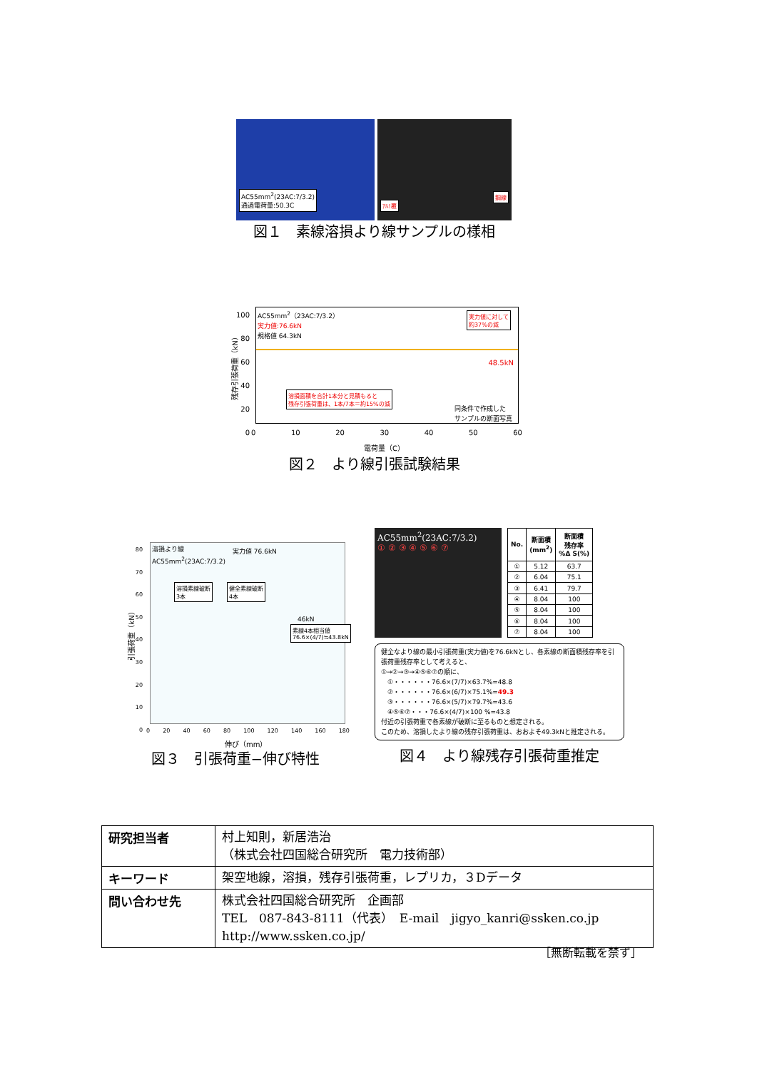AC55mm<sup>2</sup>(23AC:7/3.2)
通過電荷量:50.3C
ｱﾙﾐ覆
鋼線
図１　素線溶損より線サンプルの様相
AC55mm<sup>2</sup>（23AC:7/3.2）
実力値:76.6kN
規格値 64.3kN
実力値に対して
約37%の減
溶損面積を合計1本分と見積もると
残存引張荷重は、1本/7本＝約15%の減
同条件で作成した
サンプルの断面写真
48.5kN
100
80
60
40
20
0
0 10 20 30 40 50 60
電荷量（C）
残存引張荷重（kN）
図２　より線引張試験結果
溶損より線
AC55mm<sup>2</sup>(23AC:7/3.2)
溶損素線破断
3本
健全素線破断
4本
実力値 76.6kN
46kN
素線4本相当値
76.6×(4/7)≒43.8kN
80
70
60
50
40
30
20
10
0
0 20 40 60 80 100 120 140 160 180
伸び（mm）
引張荷重（kN）
図３　引張荷重−伸び特性
AC55mm<sup>2</sup>(23AC:7/3.2)
① ② ③ ④ ⑤ ⑥ ⑦
| No. | 断面積 (mm<sup>2</sup>) | 断面積 残存率 %Δ S(%) |
| --- | --- | --- |
| ① | 5.12 | 63.7 |
| ② | 6.04 | 75.1 |
| ③ | 6.41 | 79.7 |
| ④ | 8.04 | 100 |
| ⑤ | 8.04 | 100 |
| ⑥ | 8.04 | 100 |
| ⑦ | 8.04 | 100 |
健全なより線の最小引張荷重(実力値)を76.6kNとし、各素線の断面積残存率を引張荷重残存率として考えると、
①→②→③→④⑤⑥⑦の順に、
　①・・・・・・76.6×(7/7)×63.7%=48.8
　②・・・・・・76.6×(6/7)×75.1%=49.3
　③・・・・・・76.6×(5/7)×79.7%=43.6
　④⑤⑥⑦・・・76.6×(4/7)×100 %=43.8
付近の引張荷重で各素線が破断に至るものと想定される。
このため、溶損したより線の残存引張荷重は、おおよそ49.3kNと推定される。
図４　より線残存引張荷重推定
| 研究担当者 | 村上知則，新居浩治 （株式会社四国総合研究所 電力技術部） |
| キーワード | 架空地線，溶損，残存引張荷重，レプリカ，３Dデータ |
| 問い合わせ先 | 株式会社四国総合研究所 企画部 TEL 087-843-8111（代表） E-mail jigyo_kanri@ssken.co.jp http://www.ssken.co.jp/ |
［無断転載を禁ず］